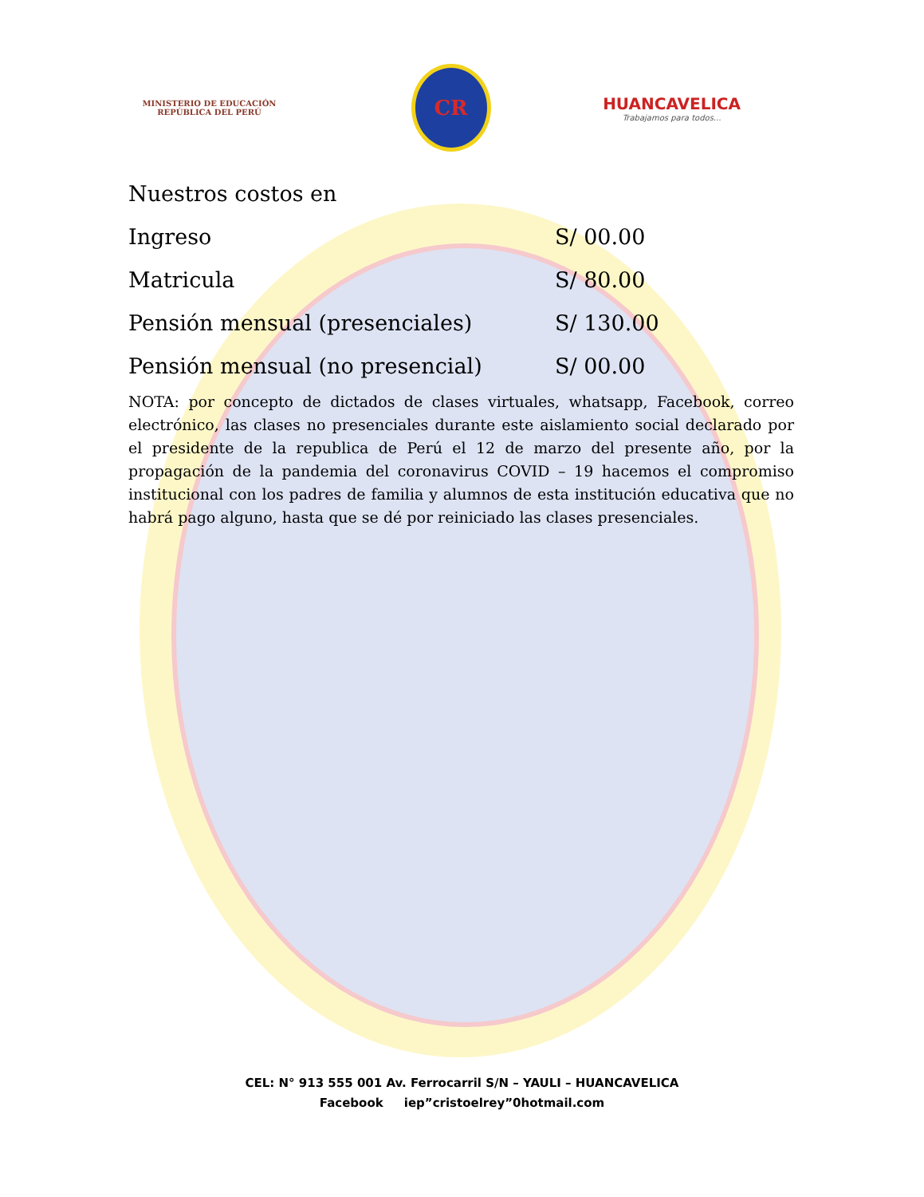MINISTERIO DE EDUCACIÓN
REPÚBLICA DEL PERÚ
CR
HUANCAVELICA
Trabajamos para todos...
Nuestros costos en
Ingreso S/ 00.00
Matricula S/ 80.00
Pensión mensual (presenciales) S/ 130.00
Pensión mensual (no presencial) S/ 00.00
NOTA: por concepto de dictados de clases virtuales, whatsapp, Facebook, correo electrónico, las clases no presenciales durante este aislamiento social declarado por el presidente de la republica de Perú el 12 de marzo del presente año, por la propagación de la pandemia del coronavirus COVID – 19 hacemos el compromiso institucional con los padres de familia y alumnos de esta institución educativa que no habrá pago alguno, hasta que se dé por reiniciado las clases presenciales.
CEL: N° 913 555 001 Av. Ferrocarril S/N – YAULI – HUANCAVELICA
Facebook iep”cristoelrey”0hotmail.com